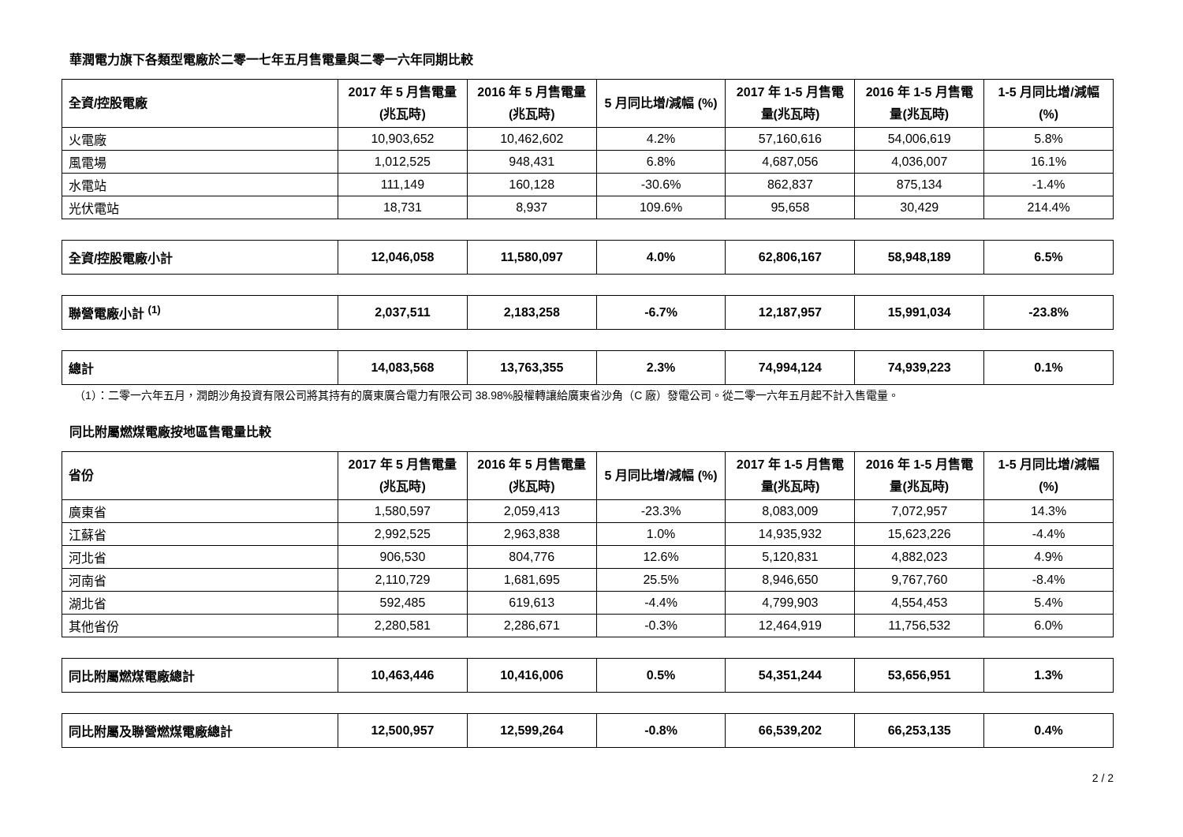華潤電力旗下各類型電廠於二零一七年五月售電量與二零一六年同期比較
| 全資/控股電廠 | 2017 年 5 月售電量 (兆瓦時) | 2016 年 5 月售電量 (兆瓦時) | 5 月同比增/減幅 (%) | 2017 年 1-5 月售電量(兆瓦時) | 2016 年 1-5 月售電量(兆瓦時) | 1-5 月同比增/減幅(%) |
| --- | --- | --- | --- | --- | --- | --- |
| 火電廠 | 10,903,652 | 10,462,602 | 4.2% | 57,160,616 | 54,006,619 | 5.8% |
| 風電場 | 1,012,525 | 948,431 | 6.8% | 4,687,056 | 4,036,007 | 16.1% |
| 水電站 | 111,149 | 160,128 | -30.6% | 862,837 | 875,134 | -1.4% |
| 光伏電站 | 18,731 | 8,937 | 109.6% | 95,658 | 30,429 | 214.4% |
| 全資/控股電廠小計 | 12,046,058 | 11,580,097 | 4.0% | 62,806,167 | 58,948,189 | 6.5% |
| 聯營電廠小計 <sup>(1)</sup> | 2,037,511 | 2,183,258 | -6.7% | 12,187,957 | 15,991,034 | -23.8% |
| 總計 | 14,083,568 | 13,763,355 | 2.3% | 74,994,124 | 74,939,223 | 0.1% |
（1）：二零一六年五月，潤朗沙角投資有限公司將其持有的廣東廣合電力有限公司 38.98%股權轉讓給廣東省沙角（C 廠）發電公司。從二零一六年五月起不計入售電量。
同比附屬燃煤電廠按地區售電量比較
| 省份 | 2017 年 5 月售電量 (兆瓦時) | 2016 年 5 月售電量 (兆瓦時) | 5 月同比增/減幅 (%) | 2017 年 1-5 月售電量(兆瓦時) | 2016 年 1-5 月售電量(兆瓦時) | 1-5 月同比增/減幅(%) |
| --- | --- | --- | --- | --- | --- | --- |
| 廣東省 | 1,580,597 | 2,059,413 | -23.3% | 8,083,009 | 7,072,957 | 14.3% |
| 江蘇省 | 2,992,525 | 2,963,838 | 1.0% | 14,935,932 | 15,623,226 | -4.4% |
| 河北省 | 906,530 | 804,776 | 12.6% | 5,120,831 | 4,882,023 | 4.9% |
| 河南省 | 2,110,729 | 1,681,695 | 25.5% | 8,946,650 | 9,767,760 | -8.4% |
| 湖北省 | 592,485 | 619,613 | -4.4% | 4,799,903 | 4,554,453 | 5.4% |
| 其他省份 | 2,280,581 | 2,286,671 | -0.3% | 12,464,919 | 11,756,532 | 6.0% |
| 同比附屬燃煤電廠總計 | 10,463,446 | 10,416,006 | 0.5% | 54,351,244 | 53,656,951 | 1.3% |
| 同比附屬及聯營燃煤電廠總計 | 12,500,957 | 12,599,264 | -0.8% | 66,539,202 | 66,253,135 | 0.4% |
2 / 2